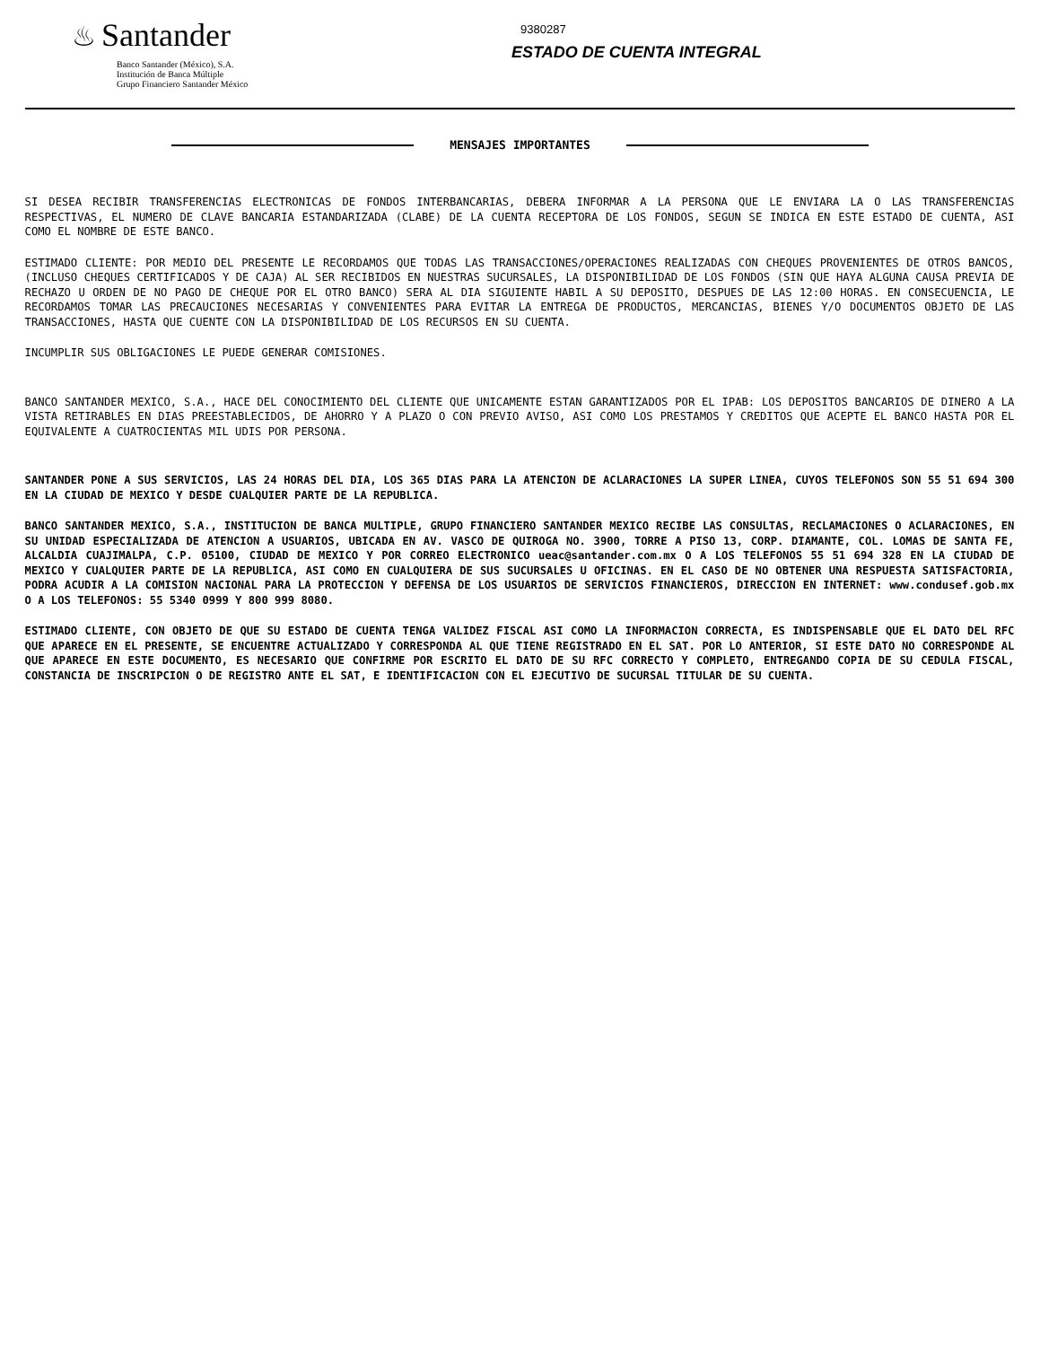♨ Santander
Banco Santander (México), S.A.
Institución de Banca Múltiple
Grupo Financiero Santander México
9380287
ESTADO DE CUENTA INTEGRAL
MENSAJES IMPORTANTES
SI DESEA RECIBIR TRANSFERENCIAS ELECTRONICAS DE FONDOS INTERBANCARIAS, DEBERA INFORMAR A LA PERSONA QUE LE ENVIARA LA O LAS TRANSFERENCIAS RESPECTIVAS, EL NUMERO DE CLAVE BANCARIA ESTANDARIZADA (CLABE) DE LA CUENTA RECEPTORA DE LOS FONDOS, SEGUN SE INDICA EN ESTE ESTADO DE CUENTA, ASI COMO EL NOMBRE DE ESTE BANCO.
ESTIMADO CLIENTE: POR MEDIO DEL PRESENTE LE RECORDAMOS QUE TODAS LAS TRANSACCIONES/OPERACIONES REALIZADAS CON CHEQUES PROVENIENTES DE OTROS BANCOS, (INCLUSO CHEQUES CERTIFICADOS Y DE CAJA) AL SER RECIBIDOS EN NUESTRAS SUCURSALES, LA DISPONIBILIDAD DE LOS FONDOS (SIN QUE HAYA ALGUNA CAUSA PREVIA DE RECHAZO U ORDEN DE NO PAGO DE CHEQUE POR EL OTRO BANCO) SERA AL DIA SIGUIENTE HABIL A SU DEPOSITO, DESPUES DE LAS 12:00 HORAS. EN CONSECUENCIA, LE RECORDAMOS TOMAR LAS PRECAUCIONES NECESARIAS Y CONVENIENTES PARA EVITAR LA ENTREGA DE PRODUCTOS, MERCANCIAS, BIENES Y/O DOCUMENTOS OBJETO DE LAS TRANSACCIONES, HASTA QUE CUENTE CON LA DISPONIBILIDAD DE LOS RECURSOS EN SU CUENTA.
INCUMPLIR SUS OBLIGACIONES LE PUEDE GENERAR COMISIONES.
BANCO SANTANDER MEXICO, S.A., HACE DEL CONOCIMIENTO DEL CLIENTE QUE UNICAMENTE ESTAN GARANTIZADOS POR EL IPAB: LOS DEPOSITOS BANCARIOS DE DINERO A LA VISTA RETIRABLES EN DIAS PREESTABLECIDOS, DE AHORRO Y A PLAZO O CON PREVIO AVISO, ASI COMO LOS PRESTAMOS Y CREDITOS QUE ACEPTE EL BANCO HASTA POR EL EQUIVALENTE A CUATROCIENTAS MIL UDIS POR PERSONA.
SANTANDER PONE A SUS SERVICIOS, LAS 24 HORAS DEL DIA, LOS 365 DIAS PARA LA ATENCION DE ACLARACIONES LA SUPER LINEA, CUYOS TELEFONOS SON 55 51 694 300 EN LA CIUDAD DE MEXICO Y DESDE CUALQUIER PARTE DE LA REPUBLICA.
BANCO SANTANDER MEXICO, S.A., INSTITUCION DE BANCA MULTIPLE, GRUPO FINANCIERO SANTANDER MEXICO RECIBE LAS CONSULTAS, RECLAMACIONES O ACLARACIONES, EN SU UNIDAD ESPECIALIZADA DE ATENCION A USUARIOS, UBICADA EN AV. VASCO DE QUIROGA NO. 3900, TORRE A PISO 13, CORP. DIAMANTE, COL. LOMAS DE SANTA FE, ALCALDIA CUAJIMALPA, C.P. 05100, CIUDAD DE MEXICO Y POR CORREO ELECTRONICO ueac@santander.com.mx O A LOS TELEFONOS 55 51 694 328 EN LA CIUDAD DE MEXICO Y CUALQUIER PARTE DE LA REPUBLICA, ASI COMO EN CUALQUIERA DE SUS SUCURSALES U OFICINAS. EN EL CASO DE NO OBTENER UNA RESPUESTA SATISFACTORIA, PODRA ACUDIR A LA COMISION NACIONAL PARA LA PROTECCION Y DEFENSA DE LOS USUARIOS DE SERVICIOS FINANCIEROS, DIRECCION EN INTERNET: www.condusef.gob.mx O A LOS TELEFONOS: 55 5340 0999 Y 800 999 8080.
ESTIMADO CLIENTE, CON OBJETO DE QUE SU ESTADO DE CUENTA TENGA VALIDEZ FISCAL ASI COMO LA INFORMACION CORRECTA, ES INDISPENSABLE QUE EL DATO DEL RFC QUE APARECE EN EL PRESENTE, SE ENCUENTRE ACTUALIZADO Y CORRESPONDA AL QUE TIENE REGISTRADO EN EL SAT. POR LO ANTERIOR, SI ESTE DATO NO CORRESPONDE AL QUE APARECE EN ESTE DOCUMENTO, ES NECESARIO QUE CONFIRME POR ESCRITO EL DATO DE SU RFC CORRECTO Y COMPLETO, ENTREGANDO COPIA DE SU CEDULA FISCAL, CONSTANCIA DE INSCRIPCION O DE REGISTRO ANTE EL SAT, E IDENTIFICACION CON EL EJECUTIVO DE SUCURSAL TITULAR DE SU CUENTA.